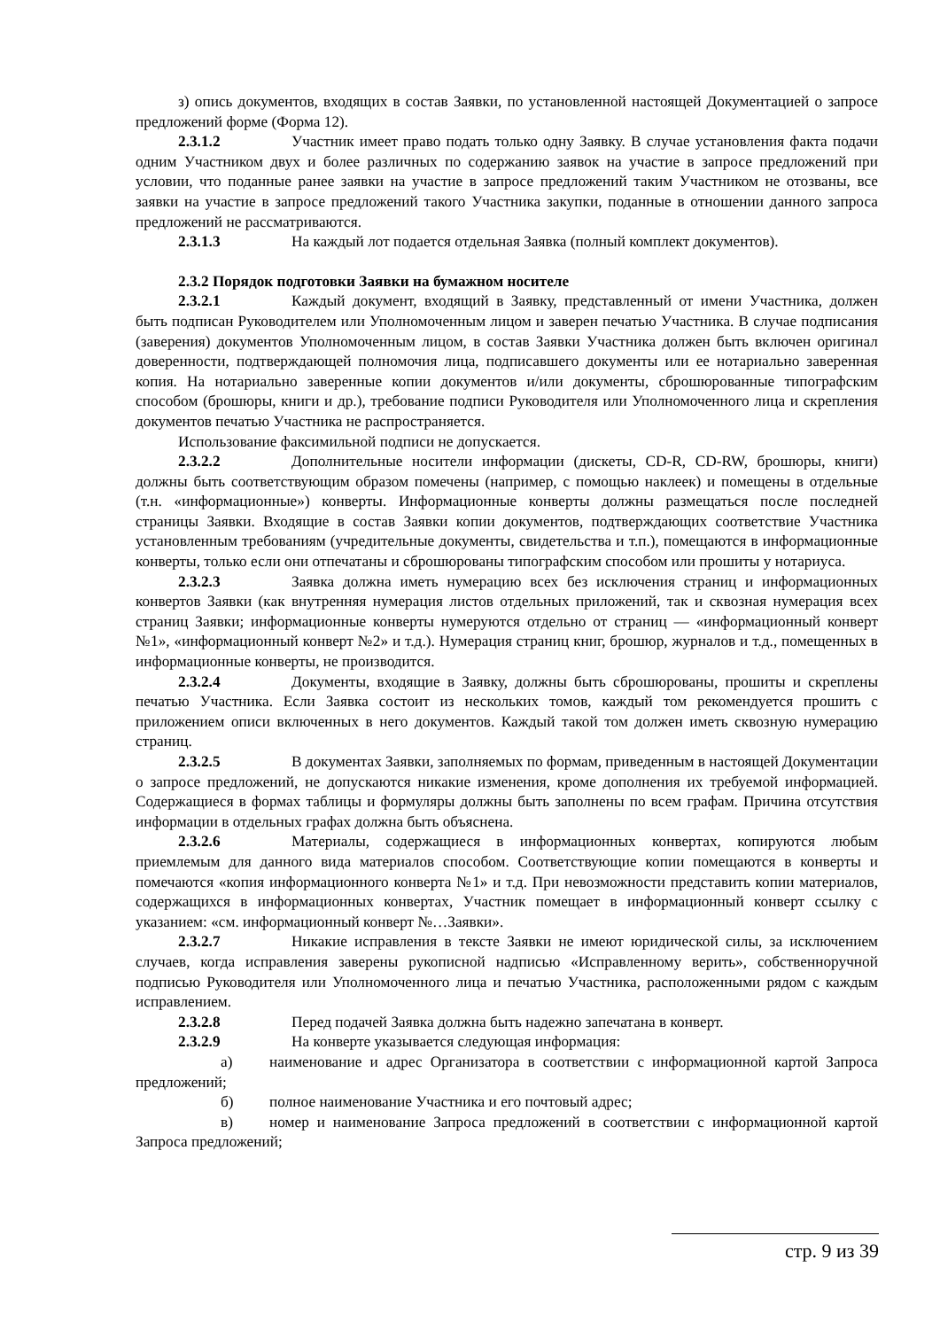з) опись документов, входящих в состав Заявки, по установленной настоящей Документацией о запросе предложений форме (Форма 12).
2.3.1.2 Участник имеет право подать только одну Заявку. В случае установления факта подачи одним Участником двух и более различных по содержанию заявок на участие в запросе предложений при условии, что поданные ранее заявки на участие в запросе предложений таким Участником не отозваны, все заявки на участие в запросе предложений такого Участника закупки, поданные в отношении данного запроса предложений не рассматриваются.
2.3.1.3 На каждый лот подается отдельная Заявка (полный комплект документов).
2.3.2 Порядок подготовки Заявки на бумажном носителе
2.3.2.1 Каждый документ, входящий в Заявку, представленный от имени Участника, должен быть подписан Руководителем или Уполномоченным лицом и заверен печатью Участника. В случае подписания (заверения) документов Уполномоченным лицом, в состав Заявки Участника должен быть включен оригинал доверенности, подтверждающей полномочия лица, подписавшего документы или ее нотариально заверенная копия. На нотариально заверенные копии документов и/или документы, сброшюрованные типографским способом (брошюры, книги и др.), требование подписи Руководителя или Уполномоченного лица и скрепления документов печатью Участника не распространяется.
Использование факсимильной подписи не допускается.
2.3.2.2 Дополнительные носители информации (дискеты, CD-R, CD-RW, брошюры, книги) должны быть соответствующим образом помечены (например, с помощью наклеек) и помещены в отдельные (т.н. «информационные») конверты. Информационные конверты должны размещаться после последней страницы Заявки. Входящие в состав Заявки копии документов, подтверждающих соответствие Участника установленным требованиям (учредительные документы, свидетельства и т.п.), помещаются в информационные конверты, только если они отпечатаны и сброшюрованы типографским способом или прошиты у нотариуса.
2.3.2.3 Заявка должна иметь нумерацию всех без исключения страниц и информационных конвертов Заявки (как внутренняя нумерация листов отдельных приложений, так и сквозная нумерация всех страниц Заявки; информационные конверты нумеруются отдельно от страниц — «информационный конверт №1», «информационный конверт №2» и т.д.). Нумерация страниц книг, брошюр, журналов и т.д., помещенных в информационные конверты, не производится.
2.3.2.4 Документы, входящие в Заявку, должны быть сброшюрованы, прошиты и скреплены печатью Участника. Если Заявка состоит из нескольких томов, каждый том рекомендуется прошить с приложением описи включенных в него документов. Каждый такой том должен иметь сквозную нумерацию страниц.
2.3.2.5 В документах Заявки, заполняемых по формам, приведенным в настоящей Документации о запросе предложений, не допускаются никакие изменения, кроме дополнения их требуемой информацией. Содержащиеся в формах таблицы и формуляры должны быть заполнены по всем графам. Причина отсутствия информации в отдельных графах должна быть объяснена.
2.3.2.6 Материалы, содержащиеся в информационных конвертах, копируются любым приемлемым для данного вида материалов способом. Соответствующие копии помещаются в конверты и помечаются «копия информационного конверта №1» и т.д. При невозможности представить копии материалов, содержащихся в информационных конвертах, Участник помещает в информационный конверт ссылку с указанием: «см. информационный конверт №…Заявки».
2.3.2.7 Никакие исправления в тексте Заявки не имеют юридической силы, за исключением случаев, когда исправления заверены рукописной надписью «Исправленному верить», собственноручной подписью Руководителя или Уполномоченного лица и печатью Участника, расположенными рядом с каждым исправлением.
2.3.2.8 Перед подачей Заявка должна быть надежно запечатана в конверт.
2.3.2.9 На конверте указывается следующая информация:
а) наименование и адрес Организатора в соответствии с информационной картой Запроса предложений;
б) полное наименование Участника и его почтовый адрес;
в) номер и наименование Запроса предложений в соответствии с информационной картой Запроса предложений;
стр. 9 из 39